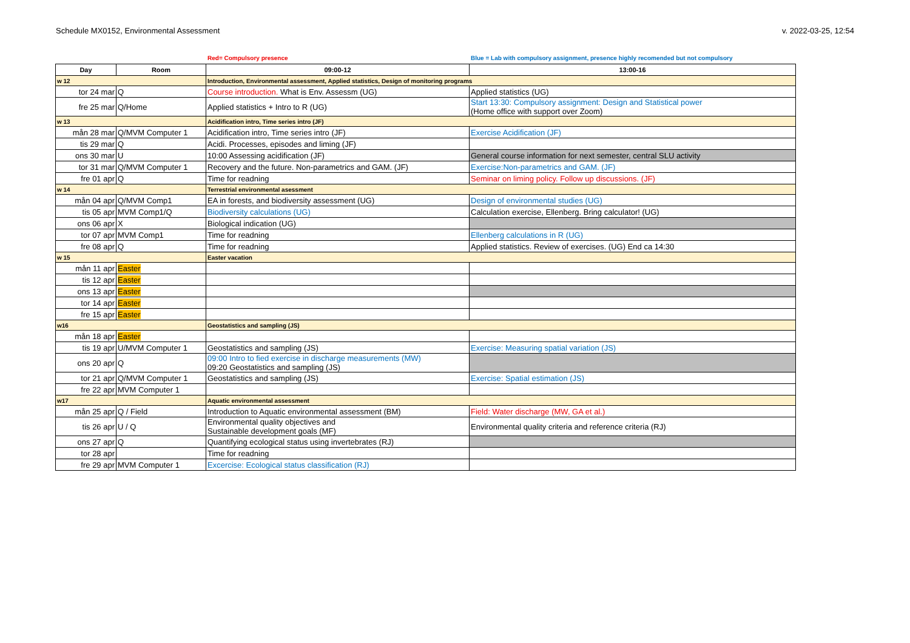Schedule MX0152, Environmental Assessment v. 2022-03-25, 12:54
Red= Compulsory presence Blue = Lab with compulsory assignment, presence highly recomended but not compulsory
| Day | Room | 09:00-12 | 13:00-16 |
| --- | --- | --- | --- |
| w 12 | | Introduction, Environmental assessment, Applied statistics, Design of monitoring programs | |
| tor 24 mar | Q | Course introduction. What is Env. Assessm (UG) | Applied statistics (UG) |
| fre 25 mar | Q/Home | Applied statistics + Intro to R (UG) | Start 13:30: Compulsory assignment: Design and Statistical power (Home office with support over Zoom) |
| w 13 | | Acidification intro, Time series intro (JF) | |
| mån 28 mar | Q/MVM Computer 1 | Acidification intro, Time series intro (JF) | Exercise Acidification (JF) |
| tis 29 mar | Q | Acidi. Processes, episodes and liming (JF) | |
| ons 30 mar | U | 10:00 Assessing acidification (JF) | General course information for next semester, central SLU activity |
| tor 31 mar | Q/MVM Computer 1 | Recovery and the future. Non-parametrics and GAM. (JF) | Exercise:Non-parametrics and GAM. (JF) |
| fre 01 apr | Q | Time for readning | Seminar on liming policy. Follow up discussions. (JF) |
| w 14 | | Terrestrial environmental asessment | |
| mån 04 apr | Q/MVM Comp1 | EA in forests, and biodiversity assessment (UG) | Design of environmental studies (UG) |
| tis 05 apr | MVM Comp1/Q | Biodiversity calculations (UG) | Calculation exercise, Ellenberg. Bring calculator! (UG) |
| ons 06 apr | X | Biological indication (UG) | |
| tor 07 apr | MVM Comp1 | Time for readning | Ellenberg calculations in R (UG) |
| fre 08 apr | Q | Time for readning | Applied statistics. Review of exercises. (UG) End ca 14:30 |
| w 15 | | Easter vacation | |
| mån 11 apr | Easter | | |
| tis 12 apr | Easter | | |
| ons 13 apr | Easter | | |
| tor 14 apr | Easter | | |
| fre 15 apr | Easter | | |
| w16 | | Geostatistics and sampling (JS) | |
| mån 18 apr | Easter | | |
| tis 19 apr | U/MVM Computer 1 | Geostatistics and sampling (JS) | Exercise: Measuring spatial variation (JS) |
| ons 20 apr | Q | 09:00 Intro to fied exercise in discharge measurements (MW) 09:20 Geostatistics and sampling (JS) | |
| tor 21 apr | Q/MVM Computer 1 | Geostatistics and sampling (JS) | Exercise: Spatial estimation (JS) |
| fre 22 apr | MVM Computer 1 | | |
| w17 | | Aquatic environmental assessment | |
| mån 25 apr | Q / Field | Introduction to Aquatic environmental assessment (BM) | Field: Water discharge (MW, GA et al.) |
| tis 26 apr | U / Q | Environmental quality objectives and Sustainable development goals (MF) | Environmental quality criteria and reference criteria (RJ) |
| ons 27 apr | Q | Quantifying ecological status using invertebrates (RJ) | |
| tor 28 apr | | Time for readning | |
| fre 29 apr | MVM Computer 1 | Excercise: Ecological status classification (RJ) | |